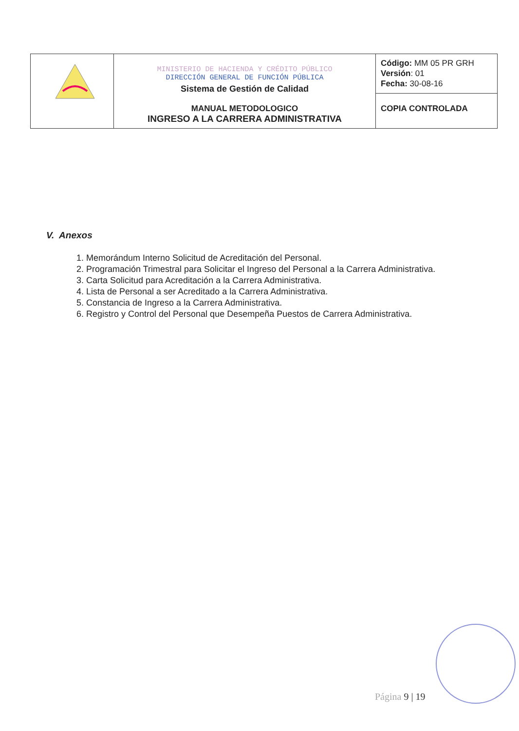| | MINISTERIO DE HACIENDA Y CRÉDITO PÚBLICO DIRECCIÓN GENERAL DE FUNCIÓN PÚBLICA Sistema de Gestión de Calidad MANUAL METODOLOGICO INGRESO A LA CARRERA ADMINISTRATIVA | Código: MM 05 PR GRH Versión : 01 Fecha: 30-08-16 |
| | | COPIA CONTROLADA |
V. Anexos
1. Memorándum Interno Solicitud de Acreditación del Personal.
2. Programación Trimestral para Solicitar el Ingreso del Personal a la Carrera Administrativa.
3. Carta Solicitud para Acreditación a la Carrera Administrativa.
4. Lista de Personal a ser Acreditado a la Carrera Administrativa.
5. Constancia de Ingreso a la Carrera Administrativa.
6. Registro y Control del Personal que Desempeña Puestos de Carrera Administrativa.
Página 9 | 19